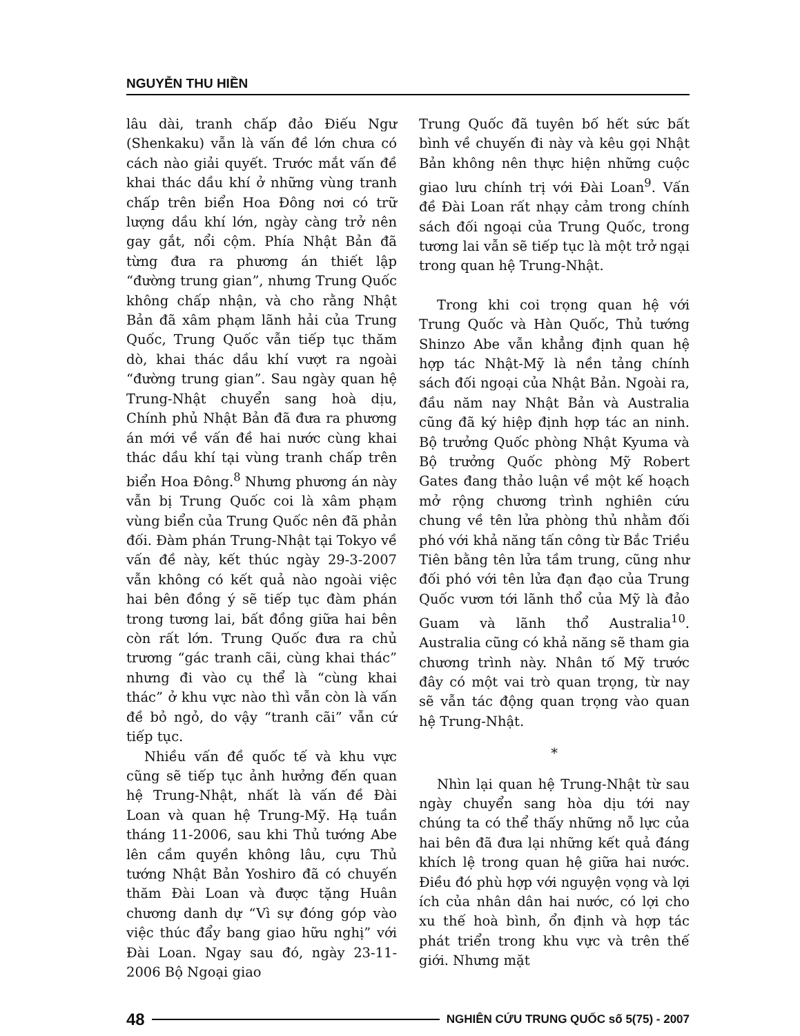NGUYỄN THU HIỀN
lâu dài, tranh chấp đảo Điếu Ngư (Shenkaku) vẫn là vấn đề lớn chưa có cách nào giải quyết. Trước mắt vấn đề khai thác dầu khí ở những vùng tranh chấp trên biển Hoa Đông nơi có trữ lượng dầu khí lớn, ngày càng trở nên gay gắt, nổi cộm. Phía Nhật Bản đã từng đưa ra phương án thiết lập “đường trung gian”, nhưng Trung Quốc không chấp nhận, và cho rằng Nhật Bản đã xâm phạm lãnh hải của Trung Quốc, Trung Quốc vẫn tiếp tục thăm dò, khai thác dầu khí vượt ra ngoài “đường trung gian”. Sau ngày quan hệ Trung-Nhật chuyển sang hoà dịu, Chính phủ Nhật Bản đã đưa ra phương án mới về vấn đề hai nước cùng khai thác dầu khí tại vùng tranh chấp trên biển Hoa Đông.<sup>8</sup> Nhưng phương án này vẫn bị Trung Quốc coi là xâm phạm vùng biển của Trung Quốc nên đã phản đối. Đàm phán Trung-Nhật tại Tokyo về vấn đề này, kết thúc ngày 29-3-2007 vẫn không có kết quả nào ngoài việc hai bên đồng ý sẽ tiếp tục đàm phán trong tương lai, bất đồng giữa hai bên còn rất lớn. Trung Quốc đưa ra chủ trương “gác tranh cãi, cùng khai thác” nhưng đi vào cụ thể là “cùng khai thác” ở khu vực nào thì vẫn còn là vấn đề bỏ ngỏ, do vậy “tranh cãi” vẫn cứ tiếp tục.
Nhiều vấn đề quốc tế và khu vực cũng sẽ tiếp tục ảnh hưởng đến quan hệ Trung-Nhật, nhất là vấn đề Đài Loan và quan hệ Trung-Mỹ. Hạ tuần tháng 11-2006, sau khi Thủ tướng Abe lên cầm quyền không lâu, cựu Thủ tướng Nhật Bản Yoshiro đã có chuyến thăm Đài Loan và được tặng Huân chương danh dự “Vì sự đóng góp vào việc thúc đẩy bang giao hữu nghị” với Đài Loan. Ngay sau đó, ngày 23-11-2006 Bộ Ngoại giao
Trung Quốc đã tuyên bố hết sức bất bình về chuyến đi này và kêu gọi Nhật Bản không nên thực hiện những cuộc giao lưu chính trị với Đài Loan<sup>9</sup>. Vấn đề Đài Loan rất nhạy cảm trong chính sách đối ngoại của Trung Quốc, trong tương lai vẫn sẽ tiếp tục là một trở ngại trong quan hệ Trung-Nhật.
Trong khi coi trọng quan hệ với Trung Quốc và Hàn Quốc, Thủ tướng Shinzo Abe vẫn khẳng định quan hệ hợp tác Nhật-Mỹ là nền tảng chính sách đối ngoại của Nhật Bản. Ngoài ra, đầu năm nay Nhật Bản và Australia cũng đã ký hiệp định hợp tác an ninh. Bộ trưởng Quốc phòng Nhật Kyuma và Bộ trưởng Quốc phòng Mỹ Robert Gates đang thảo luận về một kế hoạch mở rộng chương trình nghiên cứu chung về tên lửa phòng thủ nhằm đối phó với khả năng tấn công từ Bắc Triều Tiên bằng tên lửa tầm trung, cũng như đối phó với tên lửa đạn đạo của Trung Quốc vươn tới lãnh thổ của Mỹ là đảo Guam và lãnh thổ Australia<sup>10</sup>. Australia cũng có khả năng sẽ tham gia chương trình này. Nhân tố Mỹ trước đây có một vai trò quan trọng, từ nay sẽ vẫn tác động quan trọng vào quan hệ Trung-Nhật.
*
Nhìn lại quan hệ Trung-Nhật từ sau ngày chuyển sang hòa dịu tới nay chúng ta có thể thấy những nỗ lực của hai bên đã đưa lại những kết quả đáng khích lệ trong quan hệ giữa hai nước. Điều đó phù hợp với nguyện vọng và lợi ích của nhân dân hai nước, có lợi cho xu thế hoà bình, ổn định và hợp tác phát triển trong khu vực và trên thế giới. Nhưng mặt
48 NGHIÊN CỨU TRUNG QUỐC số 5(75) - 2007